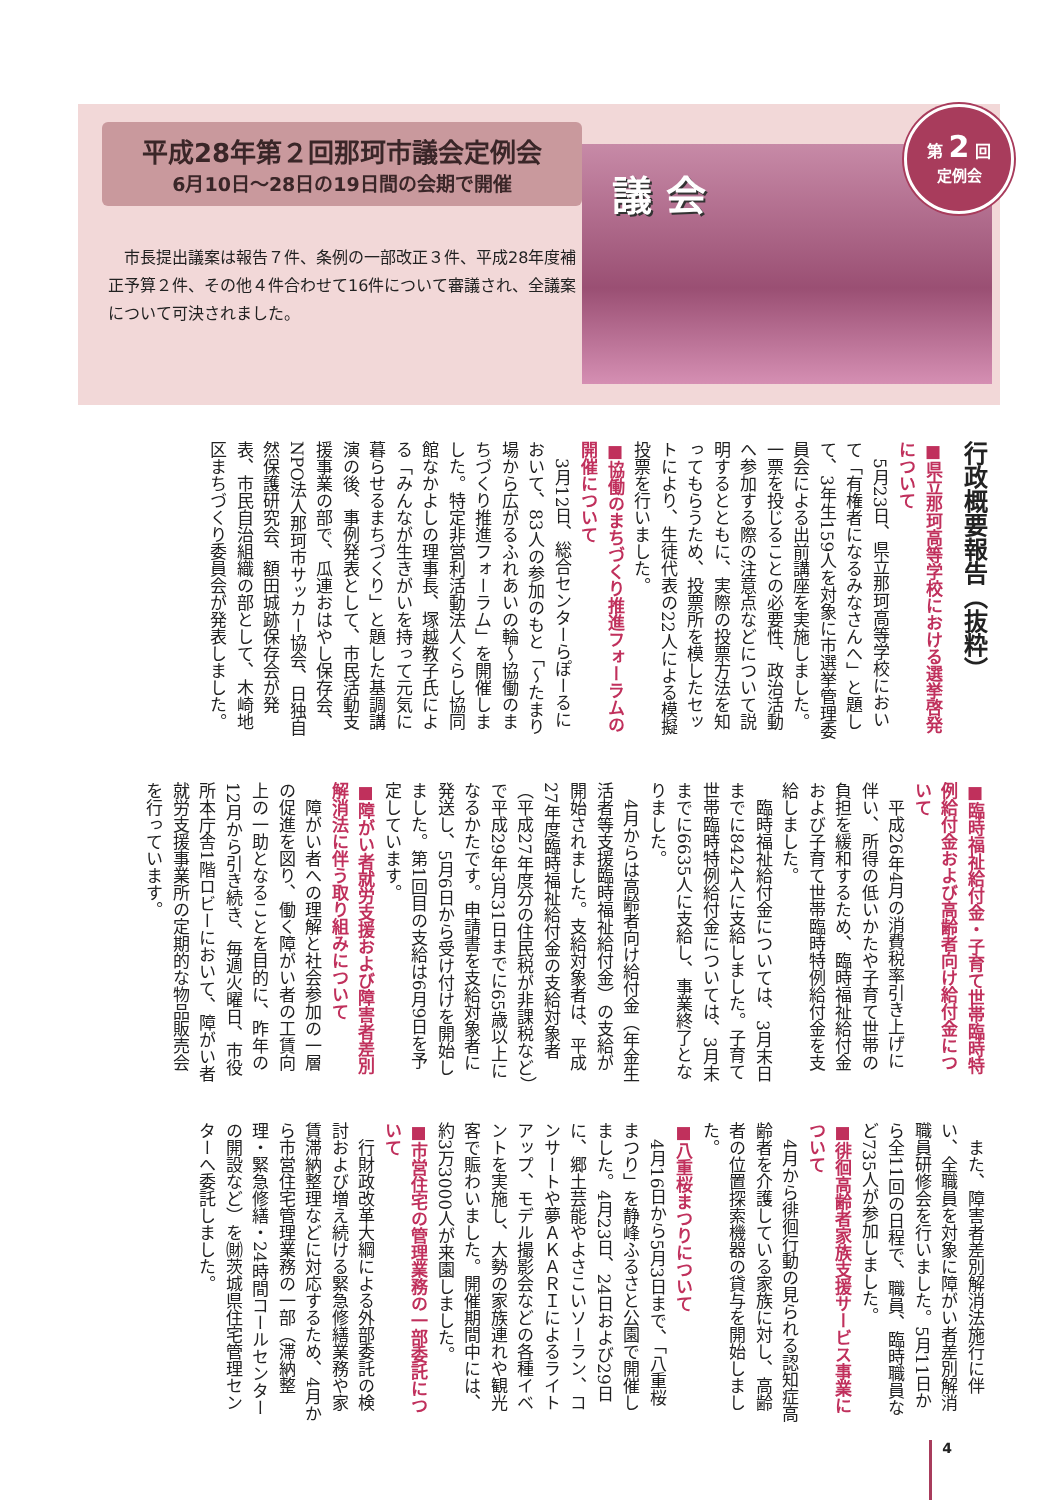平成28年第２回那珂市議会定例会
6月10日～28日の19日間の会期で開催
　市長提出議案は報告７件、条例の一部改正３件、平成28年度補正予算２件、その他４件合わせて16件について審議され、全議案について可決されました。
議 会
第 2 回
定例会
行政概要報告（抜粋）
■県立那珂高等学校における選挙啓発について
5月23日、県立那珂高等学校において「有権者になるみなさんへ」と題して、3年生159人を対象に市選挙管理委員会による出前講座を実施しました。一票を投じることの必要性、政治活動へ参加する際の注意点などについて説明するとともに、実際の投票方法を知ってもらうため、投票所を模したセットにより、生徒代表の22人による模擬投票を行いました。
■協働のまちづくり推進フォーラムの開催について
3月12日、総合センターらぽーるにおいて、83人の参加のもと「～たまり場から広がるふれあいの輪～協働のまちづくり推進フォーラム」を開催しました。特定非営利活動法人くらし協同館なかよしの理事長、塚越教子氏による「みんなが生きがいを持って元気に暮らせるまちづくり」と題した基調講演の後、事例発表として、市民活動支援事業の部で、瓜連おはやし保存会、NPO法人那珂市サッカー協会、日独自然保護研究会、額田城跡保存会が発表、市民自治組織の部として、木崎地区まちづくり委員会が発表しました。
■臨時福祉給付金・子育て世帯臨時特例給付金および高齢者向け給付金について
平成26年4月の消費税率引き上げに伴い、所得の低いかたや子育て世帯の負担を緩和するため、臨時福祉給付金および子育て世帯臨時特例給付金を支給しました。
臨時福祉給付金については、3月末日までに8424人に支給しました。子育て世帯臨時特例給付金については、3月末までに6635人に支給し、事業終了となりました。
4月からは高齢者向け給付金（年金生活者等支援臨時福祉給付金）の支給が開始されました。支給対象者は、平成27年度臨時福祉給付金の支給対象者（平成27年度分の住民税が非課税など）で平成29年3月31日までに65歳以上になるかたです。申請書を支給対象者に発送し、5月6日から受け付けを開始しました。第1回目の支給は6月9日を予定しています。
■障がい者就労支援および障害者差別解消法に伴う取り組みについて
障がい者への理解と社会参加の一層の促進を図り、働く障がい者の工賃向上の一助となることを目的に、昨年の12月から引き続き、毎週火曜日、市役所本庁舎1階ロビーにおいて、障がい者就労支援事業所の定期的な物品販売会を行っています。
また、障害者差別解消法施行に伴い、全職員を対象に障がい者差別解消職員研修会を行いました。5月11日から全11回の日程で、職員、臨時職員など735人が参加しました。
■徘徊高齢者家族支援サービス事業について
4月から徘徊行動の見られる認知症高齢者を介護している家族に対し、高齢者の位置探索機器の貸与を開始しました。
■八重桜まつりについて
4月16日から5月3日まで、「八重桜まつり」を静峰ふるさと公園で開催しました。4月23日、24日および29日に、郷土芸能やよさこいソーラン、コンサートや夢ＡＫＡＲＩによるライトアップ、モデル撮影会などの各種イベントを実施し、大勢の家族連れや観光客で賑わいました。開催期間中には、約3万3000人が来園しました。
■市営住宅の管理業務の一部委託について
行財政改革大綱による外部委託の検討および増え続ける緊急修繕業務や家賃滞納整理などに対応するため、4月から市営住宅管理業務の一部（滞納整理・緊急修繕・24時間コールセンターの開設など）を㈶茨城県住宅管理センターへ委託しました。
4